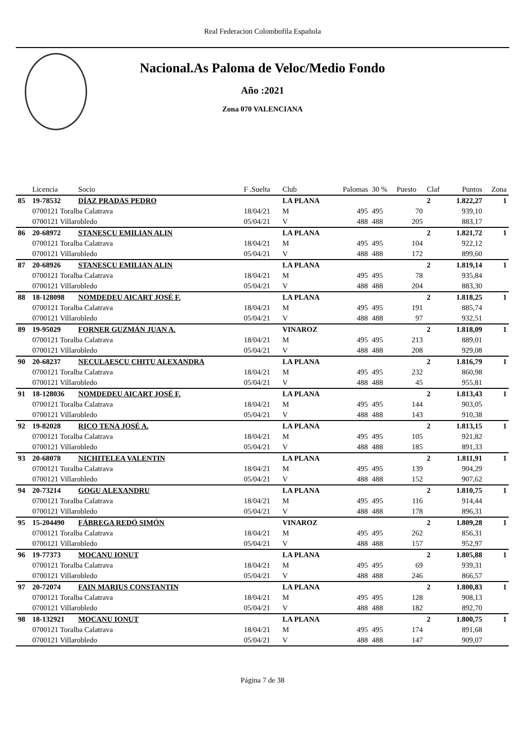Real Federacion Colombofila Española
Nacional.As Paloma de Veloc/Medio Fondo
Año :2021
Zona 070 VALENCIANA
| | Licencia | Socio | F .Suelta | Club | Palomas | 30 % | Puesto | Claf | Puntos | Zona |
| --- | --- | --- | --- | --- | --- | --- | --- | --- | --- | --- |
| 85 | 19-78532 | DÍAZ PRADAS PEDRO | | LA PLANA | | | | 2 | 1.822,27 | 1 |
| | 0700121 Toralba Calatrava | | 18/04/21 | M | 495 | 495 | 70 | | 939,10 | |
| | 0700121 Villarobledo | | 05/04/21 | V | 488 | 488 | 205 | | 883,17 | |
| 86 | 20-68972 | STANESCU EMILIAN ALIN | | LA PLANA | | | | 2 | 1.821,72 | 1 |
| | 0700121 Toralba Calatrava | | 18/04/21 | M | 495 | 495 | 104 | | 922,12 | |
| | 0700121 Villarobledo | | 05/04/21 | V | 488 | 488 | 172 | | 899,60 | |
| 87 | 20-68926 | STANESCU EMILIAN ALIN | | LA PLANA | | | | 2 | 1.819,14 | 1 |
| | 0700121 Toralba Calatrava | | 18/04/21 | M | 495 | 495 | 78 | | 935,84 | |
| | 0700121 Villarobledo | | 05/04/21 | V | 488 | 488 | 204 | | 883,30 | |
| 88 | 18-128098 | NOMDEDEU AICART JOSÉ F. | | LA PLANA | | | | 2 | 1.818,25 | 1 |
| | 0700121 Toralba Calatrava | | 18/04/21 | M | 495 | 495 | 191 | | 885,74 | |
| | 0700121 Villarobledo | | 05/04/21 | V | 488 | 488 | 97 | | 932,51 | |
| 89 | 19-95029 | FORNER GUZMÁN JUAN A. | | VINAROZ | | | | 2 | 1.818,09 | 1 |
| | 0700121 Toralba Calatrava | | 18/04/21 | M | 495 | 495 | 213 | | 889,01 | |
| | 0700121 Villarobledo | | 05/04/21 | V | 488 | 488 | 208 | | 929,08 | |
| 90 | 20-68237 | NECULAESCU CHITU ALEXANDRA | | LA PLANA | | | | 2 | 1.816,79 | 1 |
| | 0700121 Toralba Calatrava | | 18/04/21 | M | 495 | 495 | 232 | | 860,98 | |
| | 0700121 Villarobledo | | 05/04/21 | V | 488 | 488 | 45 | | 955,81 | |
| 91 | 18-128036 | NOMDEDEU AICART JOSÉ F. | | LA PLANA | | | | 2 | 1.813,43 | 1 |
| | 0700121 Toralba Calatrava | | 18/04/21 | M | 495 | 495 | 144 | | 903,05 | |
| | 0700121 Villarobledo | | 05/04/21 | V | 488 | 488 | 143 | | 910,38 | |
| 92 | 19-82028 | RICO TENA JOSÉ A. | | LA PLANA | | | | 2 | 1.813,15 | 1 |
| | 0700121 Toralba Calatrava | | 18/04/21 | M | 495 | 495 | 105 | | 921,82 | |
| | 0700121 Villarobledo | | 05/04/21 | V | 488 | 488 | 185 | | 891,33 | |
| 93 | 20-68078 | NICHITELEA VALENTIN | | LA PLANA | | | | 2 | 1.811,91 | 1 |
| | 0700121 Toralba Calatrava | | 18/04/21 | M | 495 | 495 | 139 | | 904,29 | |
| | 0700121 Villarobledo | | 05/04/21 | V | 488 | 488 | 152 | | 907,62 | |
| 94 | 20-73214 | GOGU ALEXANDRU | | LA PLANA | | | | 2 | 1.810,75 | 1 |
| | 0700121 Toralba Calatrava | | 18/04/21 | M | 495 | 495 | 116 | | 914,44 | |
| | 0700121 Villarobledo | | 05/04/21 | V | 488 | 488 | 178 | | 896,31 | |
| 95 | 15-204490 | FÁBREGA REDÓ SIMÓN | | VINAROZ | | | | 2 | 1.809,28 | 1 |
| | 0700121 Toralba Calatrava | | 18/04/21 | M | 495 | 495 | 262 | | 856,31 | |
| | 0700121 Villarobledo | | 05/04/21 | V | 488 | 488 | 157 | | 952,97 | |
| 96 | 19-77373 | MOCANU IONUT | | LA PLANA | | | | 2 | 1.805,88 | 1 |
| | 0700121 Toralba Calatrava | | 18/04/21 | M | 495 | 495 | 69 | | 939,31 | |
| | 0700121 Villarobledo | | 05/04/21 | V | 488 | 488 | 246 | | 866,57 | |
| 97 | 20-72074 | FAIN MARIUS CONSTANTIN | | LA PLANA | | | | 2 | 1.800,83 | 1 |
| | 0700121 Toralba Calatrava | | 18/04/21 | M | 495 | 495 | 128 | | 908,13 | |
| | 0700121 Villarobledo | | 05/04/21 | V | 488 | 488 | 182 | | 892,70 | |
| 98 | 18-132921 | MOCANU IONUT | | LA PLANA | | | | 2 | 1.800,75 | 1 |
| | 0700121 Toralba Calatrava | | 18/04/21 | M | 495 | 495 | 174 | | 891,68 | |
| | 0700121 Villarobledo | | 05/04/21 | V | 488 | 488 | 147 | | 909,07 | |
Página 7 de 38